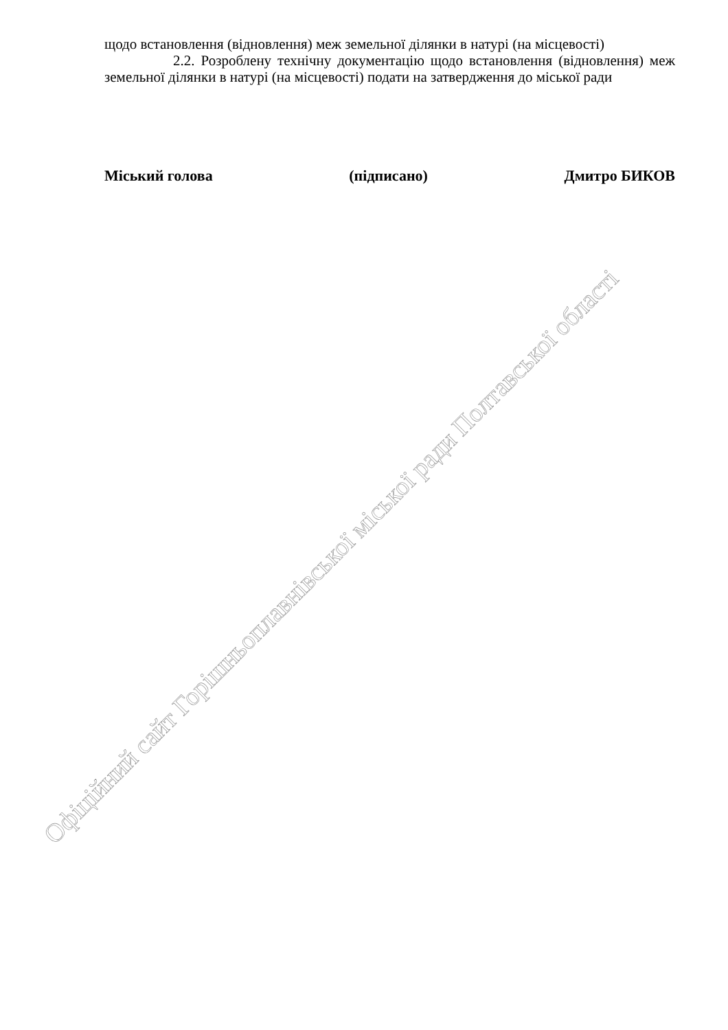щодо встановлення (відновлення) меж земельної ділянки в натурі (на місцевості)
2.2. Розроблену технічну документацію щодо встановлення (відновлення) меж земельної ділянки в натурі (на місцевості) подати на затвердження до міської ради
Міський голова (підписано) Дмитро БИКОВ
Офіційний сайт Горішньоплавнівської міської ради Полтавської області